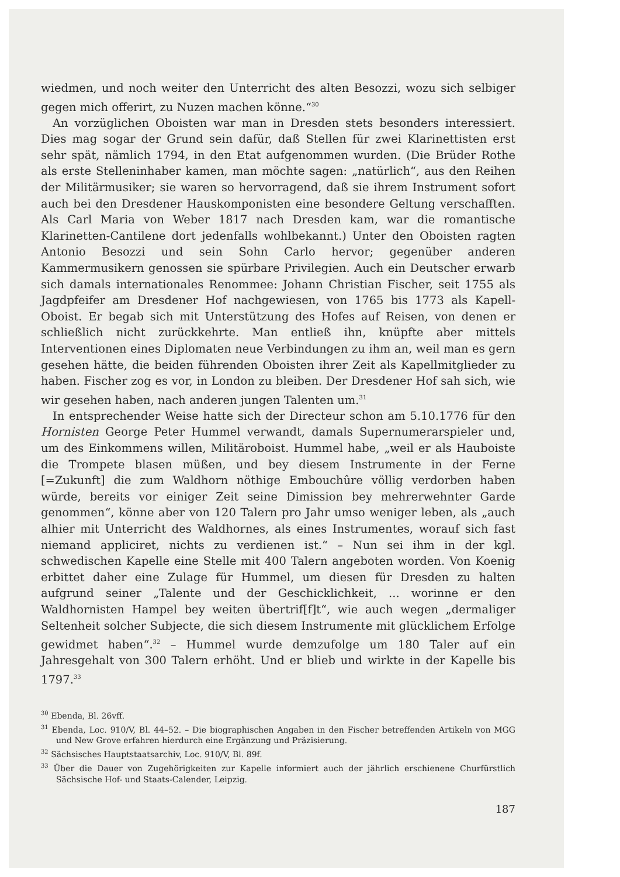wiedmen, und noch weiter den Unterricht des alten Besozzi, wozu sich selbiger gegen mich offerirt, zu Nuzen machen könne.“<sup>30</sup>
An vorzüglichen Oboisten war man in Dresden stets besonders interessiert. Dies mag sogar der Grund sein dafür, daß Stellen für zwei Klarinettisten erst sehr spät, nämlich 1794, in den Etat aufgenommen wurden. (Die Brüder Rothe als erste Stelleninhaber kamen, man möchte sagen: „natürlich“, aus den Reihen der Militärmusiker; sie waren so hervorragend, daß sie ihrem Instrument sofort auch bei den Dresdener Hauskomponisten eine besondere Geltung verschafften. Als Carl Maria von Weber 1817 nach Dresden kam, war die romantische Klarinetten-Cantilene dort jedenfalls wohlbekannt.) Unter den Oboisten ragten Antonio Besozzi und sein Sohn Carlo hervor; gegenüber anderen Kammermusikern genossen sie spürbare Privilegien. Auch ein Deutscher erwarb sich damals internationales Renommee: Johann Christian Fischer, seit 1755 als Jagdpfeifer am Dresdener Hof nachgewiesen, von 1765 bis 1773 als Kapell-Oboist. Er begab sich mit Unterstützung des Hofes auf Reisen, von denen er schließlich nicht zurückkehrte. Man entließ ihn, knüpfte aber mittels Interventionen eines Diplomaten neue Verbindungen zu ihm an, weil man es gern gesehen hätte, die beiden führenden Oboisten ihrer Zeit als Kapellmitglieder zu haben. Fischer zog es vor, in London zu bleiben. Der Dresdener Hof sah sich, wie wir gesehen haben, nach anderen jungen Talenten um.<sup>31</sup>
In entsprechender Weise hatte sich der Directeur schon am 5.10.1776 für den Hornisten George Peter Hummel verwandt, damals Supernumerarspieler und, um des Einkommens willen, Militäroboist. Hummel habe, „weil er als Hauboiste die Trompete blasen müßen, und bey diesem Instrumente in der Ferne [=Zukunft] die zum Waldhorn nöthige Embouchûre völlig verdorben haben würde, bereits vor einiger Zeit seine Dimission bey mehrerwehnter Garde genommen“, könne aber von 120 Talern pro Jahr umso weniger leben, als „auch alhier mit Unterricht des Waldhornes, als eines Instrumentes, worauf sich fast niemand appliciret, nichts zu verdienen ist.“ – Nun sei ihm in der kgl. schwedischen Kapelle eine Stelle mit 400 Talern angeboten worden. Von Koenig erbittet daher eine Zulage für Hummel, um diesen für Dresden zu halten aufgrund seiner „Talente und der Geschicklichkeit, ... worinne er den Waldhornisten Hampel bey weiten übertrif[f]t“, wie auch wegen „dermaliger Seltenheit solcher Subjecte, die sich diesem Instrumente mit glücklichem Erfolge gewidmet haben“.<sup>32</sup> – Hummel wurde demzufolge um 180 Taler auf ein Jahresgehalt von 300 Talern erhöht. Und er blieb und wirkte in der Kapelle bis 1797.<sup>33</sup>
<sup>30</sup> Ebenda, Bl. 26vff.
<sup>31</sup> Ebenda, Loc. 910/V, Bl. 44–52. – Die biographischen Angaben in den Fischer betreffenden Artikeln von MGG und New Grove erfahren hierdurch eine Ergänzung und Präzisierung.
<sup>32</sup> Sächsisches Hauptstaatsarchiv, Loc. 910/V, Bl. 89f.
<sup>33</sup> Über die Dauer von Zugehörigkeiten zur Kapelle informiert auch der jährlich erschienene Churfürstlich Sächsische Hof- und Staats-Calender, Leipzig.
187